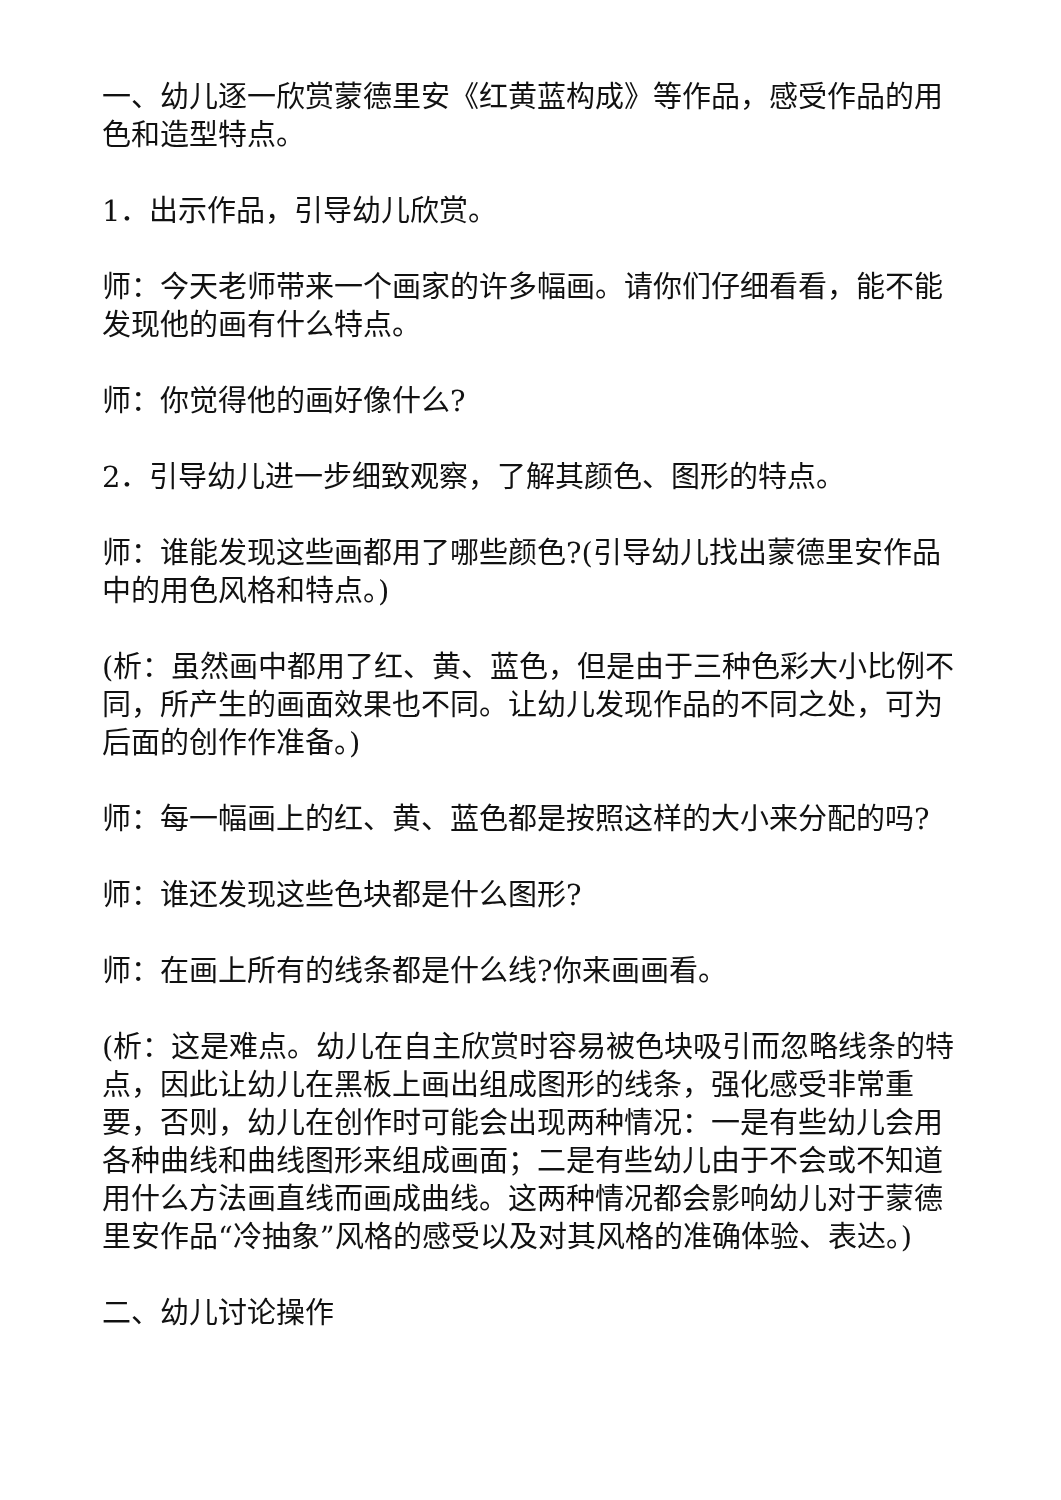一、幼儿逐一欣赏蒙德里安《红黄蓝构成》等作品，感受作品的用色和造型特点。
1．出示作品，引导幼儿欣赏。
师：今天老师带来一个画家的许多幅画。请你们仔细看看，能不能发现他的画有什么特点。
师：你觉得他的画好像什么?
2．引导幼儿进一步细致观察，了解其颜色、图形的特点。
师：谁能发现这些画都用了哪些颜色?(引导幼儿找出蒙德里安作品中的用色风格和特点。)
(析：虽然画中都用了红、黄、蓝色，但是由于三种色彩大小比例不同，所产生的画面效果也不同。让幼儿发现作品的不同之处，可为后面的创作作准备。)
师：每一幅画上的红、黄、蓝色都是按照这样的大小来分配的吗?
师：谁还发现这些色块都是什么图形?
师：在画上所有的线条都是什么线?你来画画看。
(析：这是难点。幼儿在自主欣赏时容易被色块吸引而忽略线条的特点，因此让幼儿在黑板上画出组成图形的线条，强化感受非常重要，否则，幼儿在创作时可能会出现两种情况：一是有些幼儿会用各种曲线和曲线图形来组成画面；二是有些幼儿由于不会或不知道用什么方法画直线而画成曲线。这两种情况都会影响幼儿对于蒙德里安作品“冷抽象”风格的感受以及对其风格的准确体验、表达。)
二、幼儿讨论操作